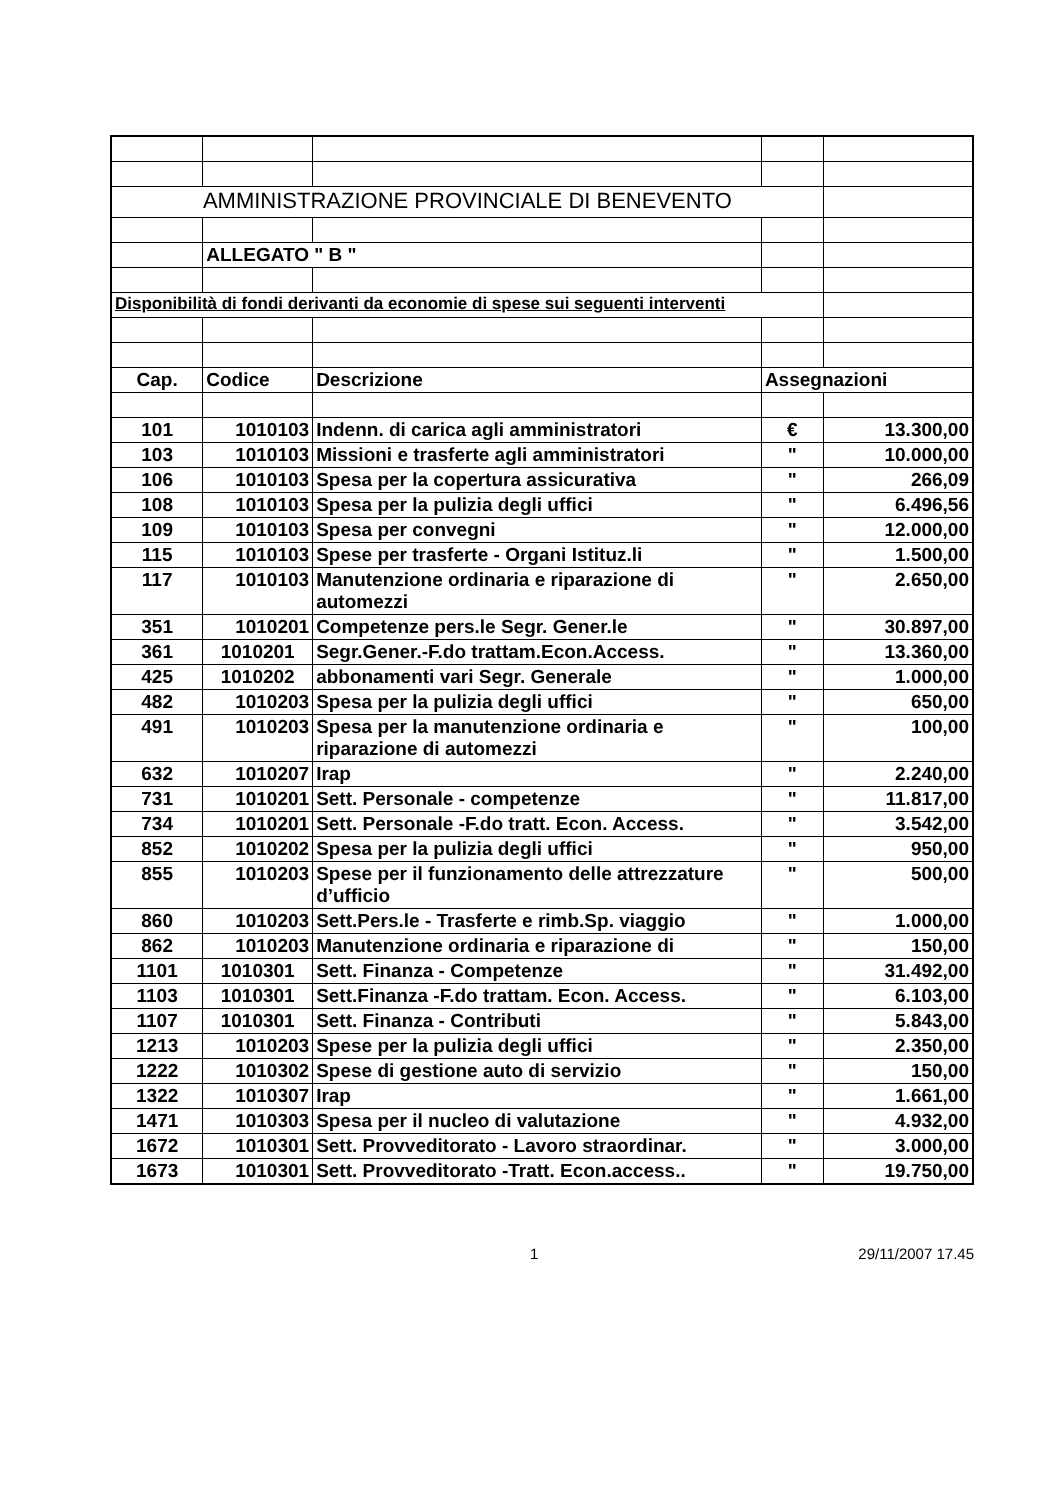| AMMINISTRAZIONE PROVINCIALE DI BENEVENTO | | | | |
| | ALLEGATO " B " | | | |
| Disponibilità di fondi derivanti da economie di spese sui seguenti interventi | | | | |
| Cap. | Codice | Descrizione | Assegnazioni | |
| 101 | 1010103 | Indenn. di carica agli amministratori | € | 13.300,00 |
| 103 | 1010103 | Missioni e trasferte agli amministratori | " | 10.000,00 |
| 106 | 1010103 | Spesa per la copertura assicurativa | " | 266,09 |
| 108 | 1010103 | Spesa per la pulizia degli uffici | " | 6.496,56 |
| 109 | 1010103 | Spesa per convegni | " | 12.000,00 |
| 115 | 1010103 | Spese per trasferte - Organi Istituz.li | " | 1.500,00 |
| 117 | 1010103 | Manutenzione ordinaria e riparazione di automezzi | " | 2.650,00 |
| 351 | 1010201 | Competenze pers.le Segr. Gener.le | " | 30.897,00 |
| 361 | 1010201 | Segr.Gener.-F.do trattam.Econ.Access. | " | 13.360,00 |
| 425 | 1010202 | abbonamenti vari Segr. Generale | " | 1.000,00 |
| 482 | 1010203 | Spesa per la pulizia degli uffici | " | 650,00 |
| 491 | 1010203 | Spesa per la manutenzione ordinaria e riparazione di automezzi | " | 100,00 |
| 632 | 1010207 | Irap | " | 2.240,00 |
| 731 | 1010201 | Sett. Personale - competenze | " | 11.817,00 |
| 734 | 1010201 | Sett. Personale -F.do tratt. Econ. Access. | " | 3.542,00 |
| 852 | 1010202 | Spesa per la pulizia degli uffici | " | 950,00 |
| 855 | 1010203 | Spese per il funzionamento delle attrezzature d’ufficio | " | 500,00 |
| 860 | 1010203 | Sett.Pers.le - Trasferte e rimb.Sp. viaggio | " | 1.000,00 |
| 862 | 1010203 | Manutenzione ordinaria e riparazione di | " | 150,00 |
| 1101 | 1010301 | Sett. Finanza - Competenze | " | 31.492,00 |
| 1103 | 1010301 | Sett.Finanza -F.do trattam. Econ. Access. | " | 6.103,00 |
| 1107 | 1010301 | Sett. Finanza - Contributi | " | 5.843,00 |
| 1213 | 1010203 | Spese per la pulizia degli uffici | " | 2.350,00 |
| 1222 | 1010302 | Spese di gestione auto di servizio | " | 150,00 |
| 1322 | 1010307 | Irap | " | 1.661,00 |
| 1471 | 1010303 | Spesa per il nucleo di valutazione | " | 4.932,00 |
| 1672 | 1010301 | Sett. Provveditorato - Lavoro straordinar. | " | 3.000,00 |
| 1673 | 1010301 | Sett. Provveditorato -Tratt. Econ.access.. | " | 19.750,00 |
1 29/11/2007 17.45